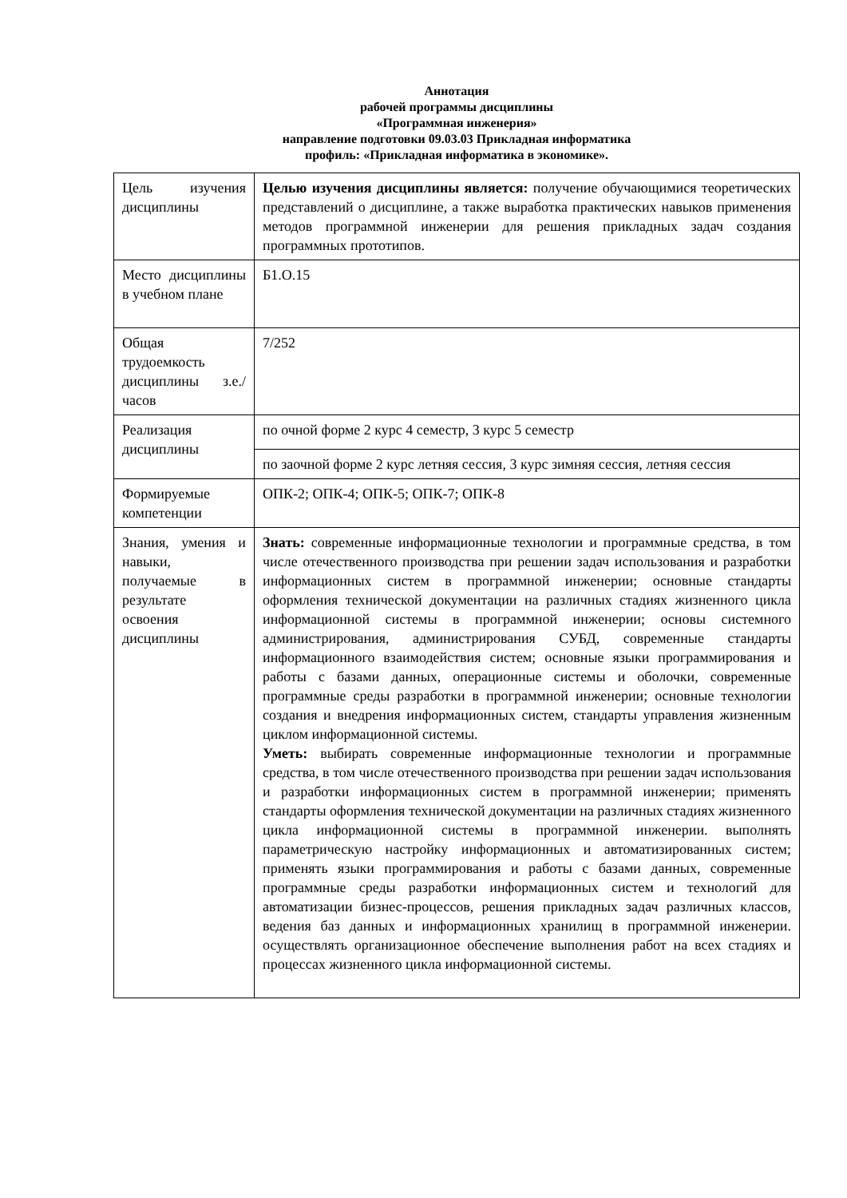Аннотация
рабочей программы дисциплины
«Программная инженерия»
направление подготовки 09.03.03 Прикладная информатика
профиль: «Прикладная информатика в экономике».
| Цель изучения дисциплины | Целью изучения дисциплины является: получение обучающимися теоретических представлений о дисциплине, а также выработка практических навыков применения методов программной инженерии для решения прикладных задач создания программных прототипов. |
| Место дисциплины в учебном плане | Б1.О.15 |
| Общая трудоемкость дисциплины з.е./ часов | 7/252 |
| Реализация дисциплины | по очной форме 2 курс 4 семестр, 3 курс 5 семестр |
| | по заочной форме 2 курс летняя сессия, 3 курс зимняя сессия, летняя сессия |
| Формируемые компетенции | ОПК-2; ОПК-4; ОПК-5; ОПК-7; ОПК-8 |
| Знания, умения и навыки, получаемые в результате освоения дисциплины | Знать: современные информационные технологии и программные средства, в том числе отечественного производства при решении задач использования и разработки информационных систем в программной инженерии; основные стандарты оформления технической документации на различных стадиях жизненного цикла информационной системы в программной инженерии; основы системного администрирования, администрирования СУБД, современные стандарты информационного взаимодействия систем; основные языки программирования и работы с базами данных, операционные системы и оболочки, современные программные среды разработки в программной инженерии; основные технологии создания и внедрения информационных систем, стандарты управления жизненным циклом информационной системы. Уметь: выбирать современные информационные технологии и программные средства, в том числе отечественного производства при решении задач использования и разработки информационных систем в программной инженерии; применять стандарты оформления технической документации на различных стадиях жизненного цикла информационной системы в программной инженерии. выполнять параметрическую настройку информационных и автоматизированных систем; применять языки программирования и работы с базами данных, современные программные среды разработки информационных систем и технологий для автоматизации бизнес-процессов, решения прикладных задач различных классов, ведения баз данных и информационных хранилищ в программной инженерии. осуществлять организационное обеспечение выполнения работ на всех стадиях и процессах жизненного цикла информационной системы. |